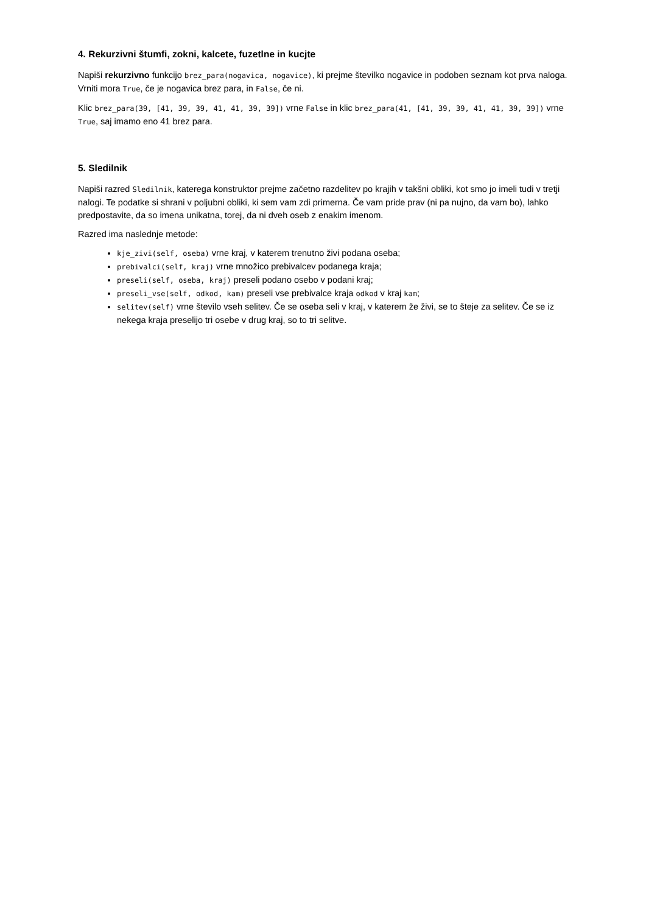4. Rekurzivni štumfi, zokni, kalcete, fuzetlne in kucjte
Napiši rekurzivno funkcijo brez_para(nogavica, nogavice), ki prejme številko nogavice in podoben seznam kot prva naloga. Vrniti mora True, če je nogavica brez para, in False, če ni.
Klic brez_para(39, [41, 39, 39, 41, 41, 39, 39]) vrne False in klic brez_para(41, [41, 39, 39, 41, 41, 39, 39]) vrne True, saj imamo eno 41 brez para.
5. Sledilnik
Napiši razred Sledilnik, katerega konstruktor prejme začetno razdelitev po krajih v takšni obliki, kot smo jo imeli tudi v tretji nalogi. Te podatke si shrani v poljubni obliki, ki sem vam zdi primerna. Če vam pride prav (ni pa nujno, da vam bo), lahko predpostavite, da so imena unikatna, torej, da ni dveh oseb z enakim imenom.
Razred ima naslednje metode:
kje_zivi(self, oseba) vrne kraj, v katerem trenutno živi podana oseba;
prebivalci(self, kraj) vrne množico prebivalcev podanega kraja;
preseli(self, oseba, kraj) preseli podano osebo v podani kraj;
preseli_vse(self, odkod, kam) preseli vse prebivalce kraja odkod v kraj kam;
selitev(self) vrne število vseh selitev. Če se oseba seli v kraj, v katerem že živi, se to šteje za selitev. Če se iz nekega kraja preselijo tri osebe v drug kraj, so to tri selitve.